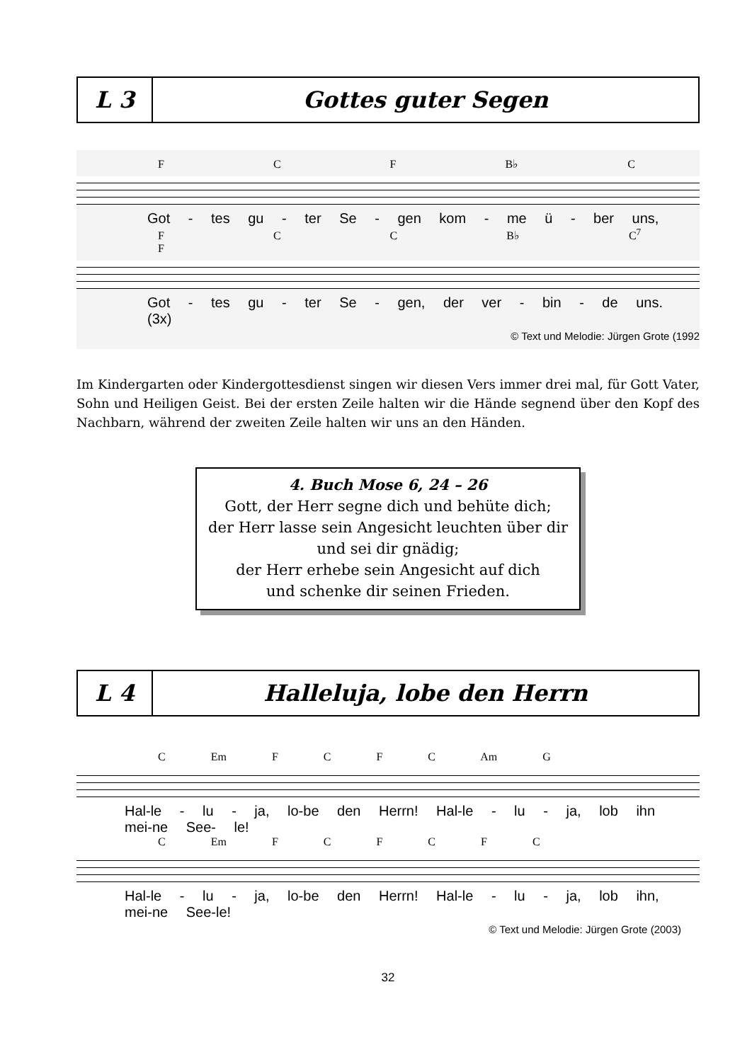L 3
Gottes guter Segen
F C F B♭ C
Got - tes gu - ter Se - gen kom - me ü - ber uns,
F C C B♭ C<sup>7</sup> F
Got - tes gu - ter Se - gen, der ver - bin - de uns. (3x)
© Text und Melodie: Jürgen Grote (1992
Im Kindergarten oder Kindergottesdienst singen wir diesen Vers immer drei mal, für Gott Vater, Sohn und Heiligen Geist. Bei der ersten Zeile halten wir die Hände segnend über den Kopf des Nachbarn, während der zweiten Zeile halten wir uns an den Händen.
4. Buch Mose 6, 24 – 26
Gott, der Herr segne dich und behüte dich;
der Herr lasse sein Angesicht leuchten über dir
und sei dir gnädig;
der Herr erhebe sein Angesicht auf dich
und schenke dir seinen Frieden.
L 4
Halleluja, lobe den Herrn
C Em F C F C Am G
Hal-le - lu - ja, lo-be den Herrn! Hal-le - lu - ja, lob ihn mei-ne See- le!
C Em F C F C F C
Hal-le - lu - ja, lo-be den Herrn! Hal-le - lu - ja, lob ihn, mei-ne See-le!
© Text und Melodie: Jürgen Grote (2003)
32